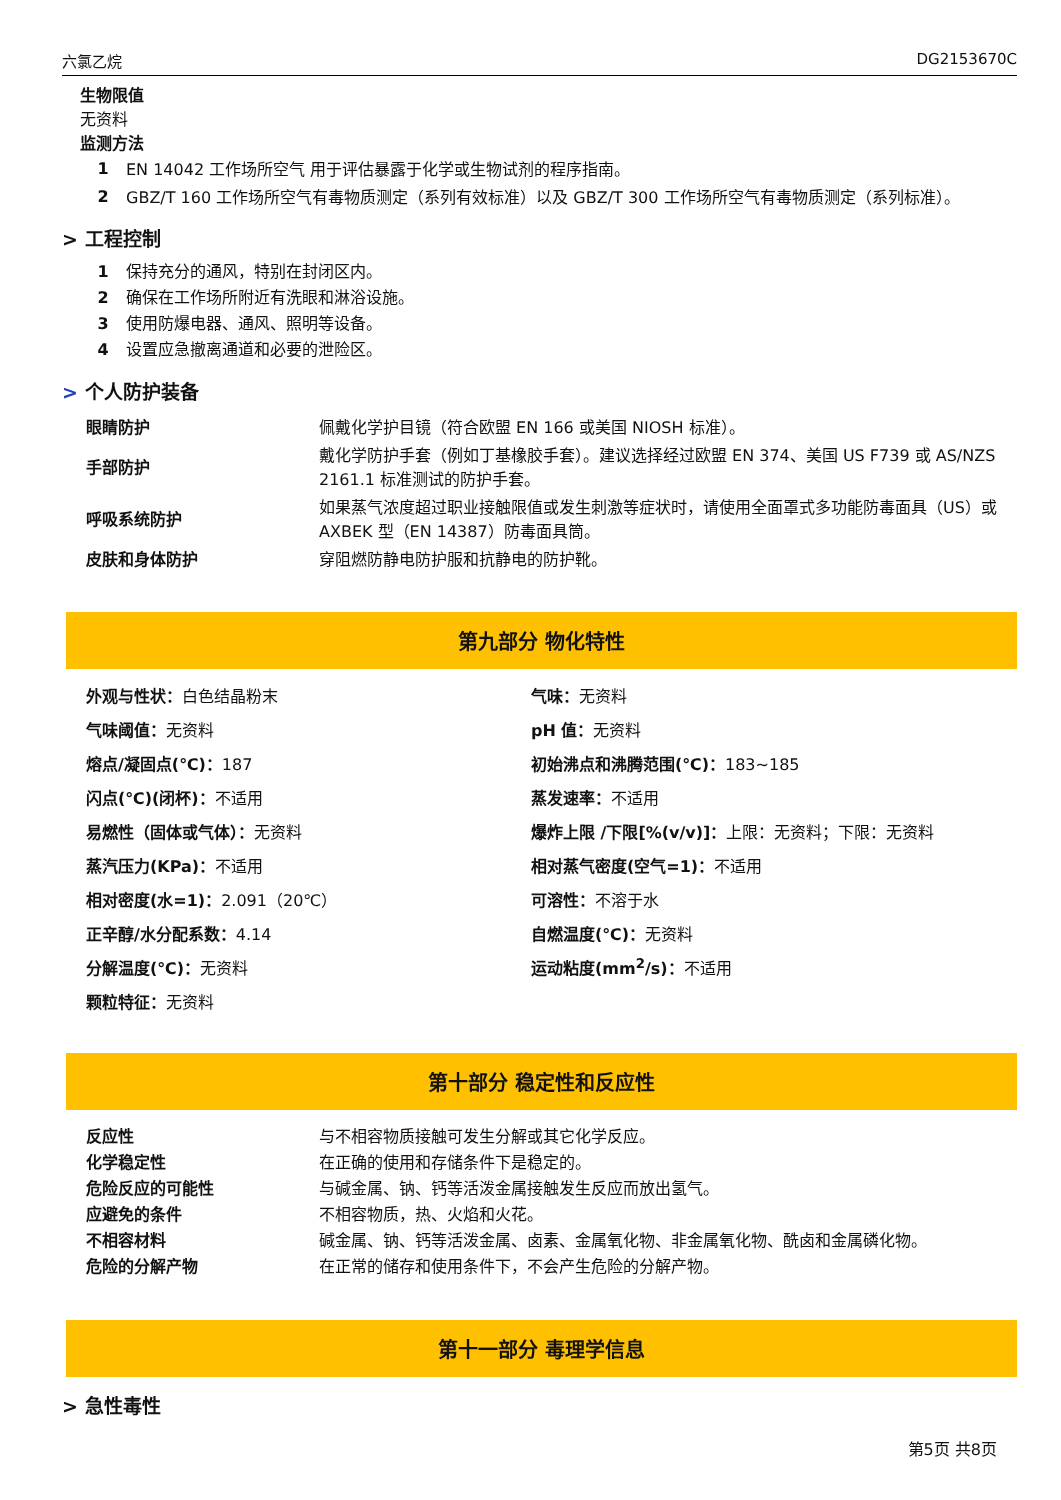六氯乙烷 DG2153670C
生物限值
无资料
监测方法
| 1 | EN 14042 工作场所空气 用于评估暴露于化学或生物试剂的程序指南。 |
| 2 | GBZ/T 160 工作场所空气有毒物质测定（系列有效标准）以及 GBZ/T 300 工作场所空气有毒物质测定（系列标准）。 |
> 工程控制
| 1 | 保持充分的通风，特别在封闭区内。 |
| 2 | 确保在工作场所附近有洗眼和淋浴设施。 |
| 3 | 使用防爆电器、通风、照明等设备。 |
| 4 | 设置应急撤离通道和必要的泄险区。 |
> 个人防护装备
| 眼睛防护 | 佩戴化学护目镜（符合欧盟 EN 166 或美国 NIOSH 标准）。 |
| 手部防护 | 戴化学防护手套（例如丁基橡胶手套）。建议选择经过欧盟 EN 374、美国 US F739 或 AS/NZS 2161.1 标准测试的防护手套。 |
| 呼吸系统防护 | 如果蒸气浓度超过职业接触限值或发生刺激等症状时，请使用全面罩式多功能防毒面具（US）或 AXBEK 型（EN 14387）防毒面具筒。 |
| 皮肤和身体防护 | 穿阻燃防静电防护服和抗静电的防护靴。 |
第九部分 物化特性
外观与性状：白色结晶粉末
气味：无资料
气味阈值：无资料
pH 值：无资料
熔点/凝固点(℃)：187
初始沸点和沸腾范围(℃)：183~185
闪点(℃)(闭杯)：不适用
蒸发速率：不适用
易燃性（固体或气体）：无资料
爆炸上限 /下限[%(v/v)]：上限：无资料；下限：无资料
蒸汽压力(KPa)：不适用
相对蒸气密度(空气=1)：不适用
相对密度(水=1)：2.091（20℃）
可溶性：不溶于水
正辛醇/水分配系数：4.14
自燃温度(℃)：无资料
分解温度(℃)：无资料
运动粘度(mm<sup>2</sup>/s)：不适用
颗粒特征：无资料
第十部分 稳定性和反应性
| 反应性 | 与不相容物质接触可发生分解或其它化学反应。 |
| 化学稳定性 | 在正确的使用和存储条件下是稳定的。 |
| 危险反应的可能性 | 与碱金属、钠、钙等活泼金属接触发生反应而放出氢气。 |
| 应避免的条件 | 不相容物质，热、火焰和火花。 |
| 不相容材料 | 碱金属、钠、钙等活泼金属、卤素、金属氧化物、非金属氧化物、酰卤和金属磷化物。 |
| 危险的分解产物 | 在正常的储存和使用条件下，不会产生危险的分解产物。 |
第十一部分 毒理学信息
> 急性毒性
第5页 共8页